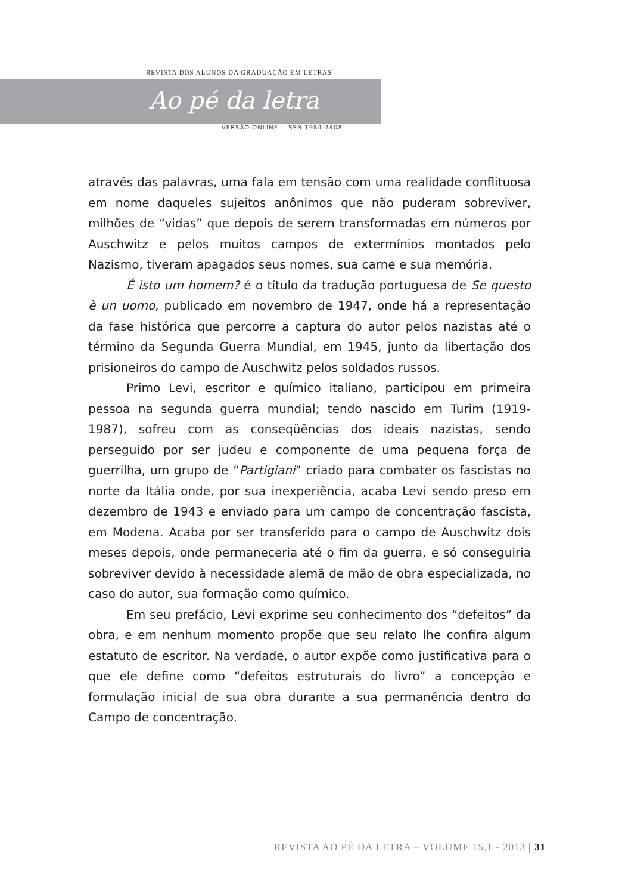REVISTA DOS ALUNOS DA GRADUAÇÃO EM LETRAS
Ao pé da letra
VERSÃO ONLINE - ISSN 1984-7408
através das palavras, uma fala em tensão com uma realidade conflituosa em nome daqueles sujeitos anônimos que não puderam sobreviver, milhões de “vidas” que depois de serem transformadas em números por Auschwitz e pelos muitos campos de extermínios montados pelo Nazismo, tiveram apagados seus nomes, sua carne e sua memória.
É isto um homem? é o título da tradução portuguesa de Se questo è un uomo, publicado em novembro de 1947, onde há a representação da fase histórica que percorre a captura do autor pelos nazistas até o término da Segunda Guerra Mundial, em 1945, junto da libertação dos prisioneiros do campo de Auschwitz pelos soldados russos.
Primo Levi, escritor e químico italiano, participou em primeira pessoa na segunda guerra mundial; tendo nascido em Turim (1919-1987), sofreu com as conseqüências dos ideais nazistas, sendo perseguido por ser judeu e componente de uma pequena força de guerrilha, um grupo de “Partigiani” criado para combater os fascistas no norte da Itália onde, por sua inexperiência, acaba Levi sendo preso em dezembro de 1943 e enviado para um campo de concentração fascista, em Modena. Acaba por ser transferido para o campo de Auschwitz dois meses depois, onde permaneceria até o fim da guerra, e só conseguiria sobreviver devido à necessidade alemã de mão de obra especializada, no caso do autor, sua formação como químico.
Em seu prefácio, Levi exprime seu conhecimento dos “defeitos” da obra, e em nenhum momento propõe que seu relato lhe confira algum estatuto de escritor. Na verdade, o autor expõe como justificativa para o que ele define como “defeitos estruturais do livro” a concepção e formulação inicial de sua obra durante a sua permanência dentro do Campo de concentração.
REVISTA AO PÉ DA LETRA – VOLUME 15.1 - 2013 | 31